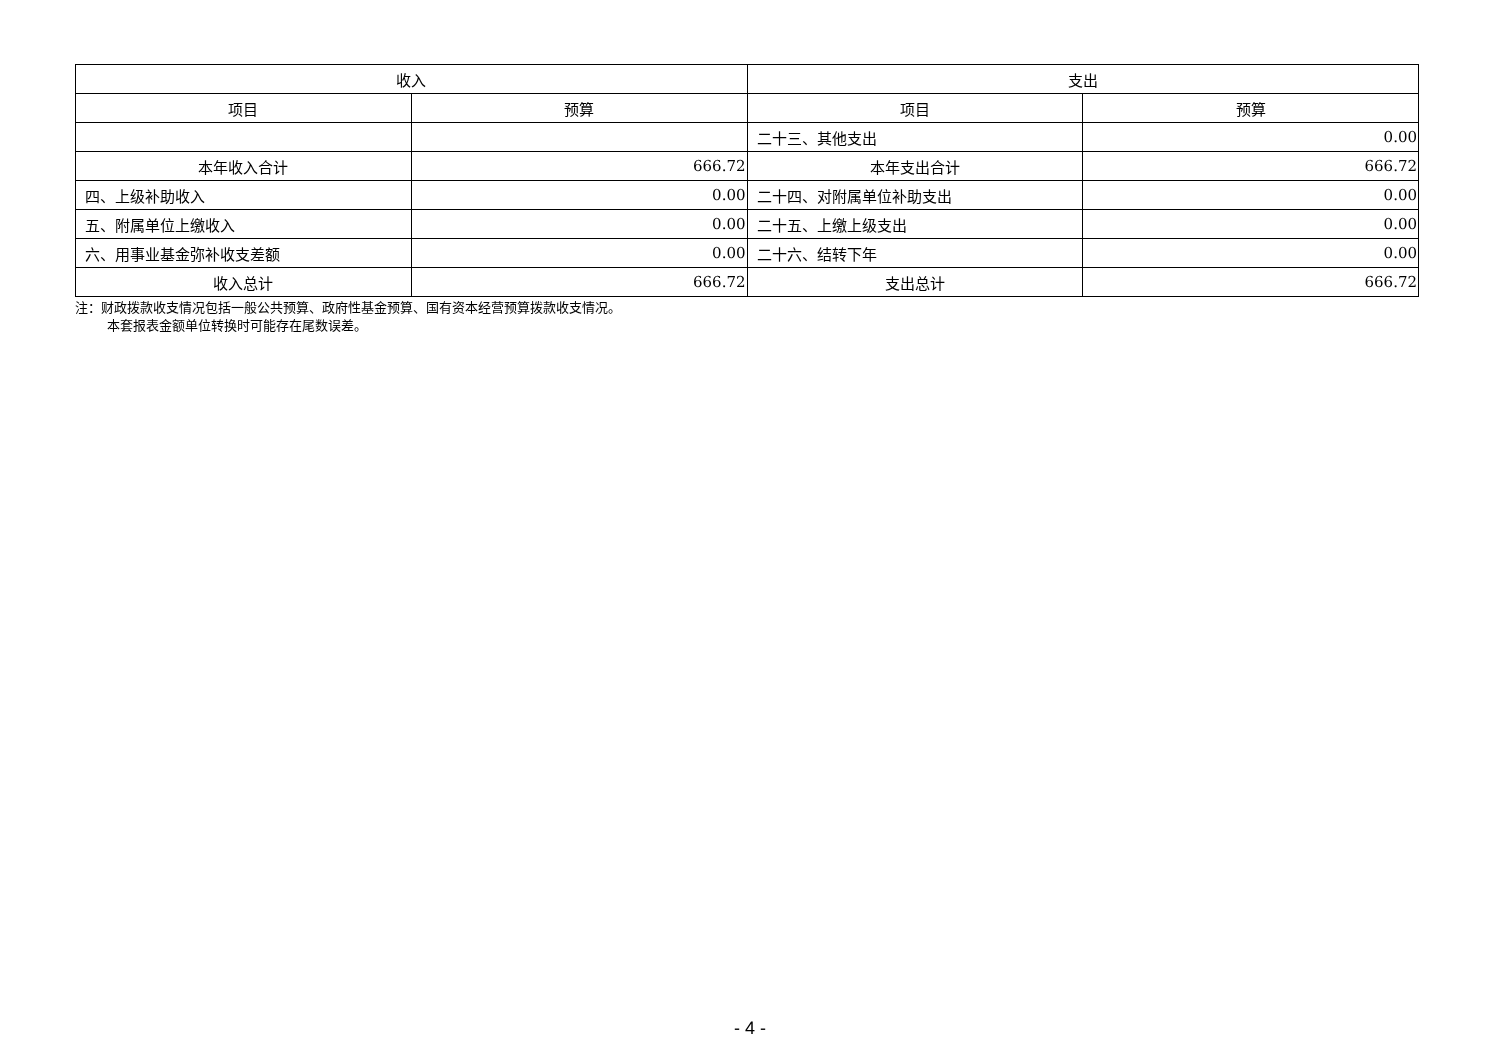| 收入 | | 支出 | |
| --- | --- | --- | --- |
| 项目 | 预算 | 项目 | 预算 |
| | | 二十三、其他支出 | 0.00 |
| 本年收入合计 | 666.72 | 本年支出合计 | 666.72 |
| 四、上级补助收入 | 0.00 | 二十四、对附属单位补助支出 | 0.00 |
| 五、附属单位上缴收入 | 0.00 | 二十五、上缴上级支出 | 0.00 |
| 六、用事业基金弥补收支差额 | 0.00 | 二十六、结转下年 | 0.00 |
| 收入总计 | 666.72 | 支出总计 | 666.72 |
注：财政拨款收支情况包括一般公共预算、政府性基金预算、国有资本经营预算拨款收支情况。
本套报表金额单位转换时可能存在尾数误差。
- 4 -